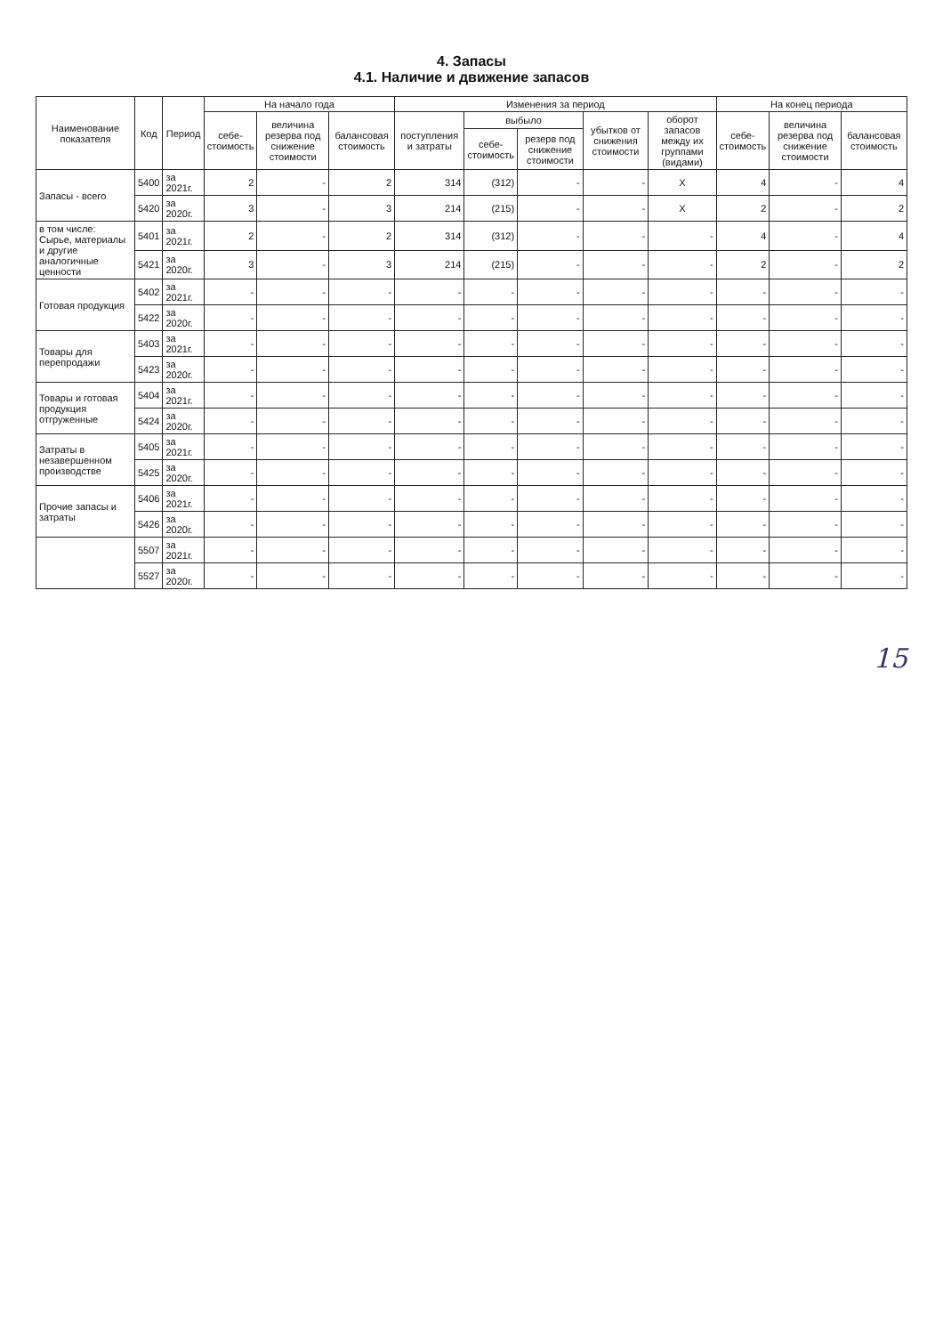4. Запасы
4.1. Наличие и движение запасов
| Наименование показателя | Код | Период | На начало года | | | Изменения за период | | | | | На конец периода | | |
| --- | --- | --- | --- | --- | --- | --- | --- | --- | --- | --- | --- | --- | --- |
| | | | себе- стоимость | величина резерва под снижение стоимости | балансовая стоимость | поступления и затраты | выбыло | | убытков от снижения стоимости | оборот запасов между их группами (видами) | себе- стоимость | величина резерва под снижение стоимости | балансовая стоимость |
| | | | | | | | себе- стоимость | резерв под снижение стоимости | | | | | |
| Запасы - всего | 5400 | за 2021г. | 2 | - | 2 | 314 | (312) | - | - | X | 4 | - | 4 |
| | 5420 | за 2020г. | 3 | - | 3 | 214 | (215) | - | - | X | 2 | - | 2 |
| в том числе: Сырье, материалы и другие аналогичные ценности | 5401 | за 2021г. | 2 | - | 2 | 314 | (312) | - | - | - | 4 | - | 4 |
| | 5421 | за 2020г. | 3 | - | 3 | 214 | (215) | - | - | - | 2 | - | 2 |
| Готовая продукция | 5402 | за 2021г. | - | - | - | - | - | - | - | - | - | - | - |
| | 5422 | за 2020г. | - | - | - | - | - | - | - | - | - | - | - |
| Товары для перепродажи | 5403 | за 2021г. | - | - | - | - | - | - | - | - | - | - | - |
| | 5423 | за 2020г. | - | - | - | - | - | - | - | - | - | - | - |
| Товары и готовая продукция отгруженные | 5404 | за 2021г. | - | - | - | - | - | - | - | - | - | - | - |
| | 5424 | за 2020г. | - | - | - | - | - | - | - | - | - | - | - |
| Затраты в незавершенном производстве | 5405 | за 2021г. | - | - | - | - | - | - | - | - | - | - | - |
| | 5425 | за 2020г. | - | - | - | - | - | - | - | - | - | - | - |
| Прочие запасы и затраты | 5406 | за 2021г. | - | - | - | - | - | - | - | - | - | - | - |
| | 5426 | за 2020г. | - | - | - | - | - | - | - | - | - | - | - |
| | 5507 | за 2021г. | - | - | - | - | - | - | - | - | - | - | - |
| | 5527 | за 2020г. | - | - | - | - | - | - | - | - | - | - | - |
15